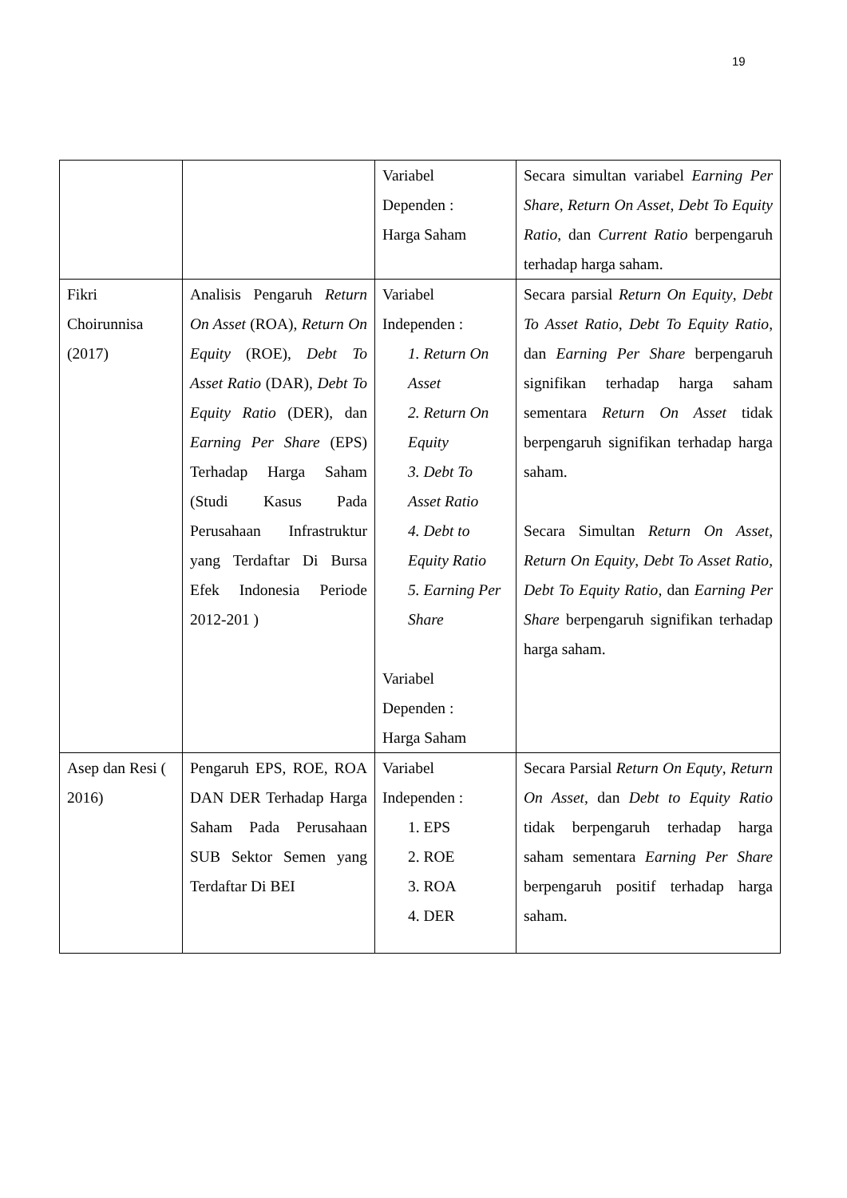19
| | | Variabel Dependen : Harga Saham | Secara simultan variabel Earning Per Share , Return On Asset , Debt To Equity Ratio , dan Current Ratio berpengaruh terhadap harga saham. |
| Fikri Choirunnisa (2017) | Analisis Pengaruh Return On Asset (ROA), Return On Equity (ROE), Debt To Asset Ratio (DAR), Debt To Equity Ratio (DER), dan Earning Per Share (EPS) Terhadap Harga Saham (Studi Kasus Pada Perusahaan Infrastruktur yang Terdaftar Di Bursa Efek Indonesia Periode 2012-201 ) | Variabel Independen : 1. Return On Asset 2. Return On Equity 3. Debt To Asset Ratio 4. Debt to Equity Ratio 5. Earning Per Share Variabel Dependen : Harga Saham | Secara parsial Return On Equity , Debt To Asset Ratio , Debt To Equity Ratio , dan Earning Per Share berpengaruh signifikan terhadap harga saham sementara Return On Asset tidak berpengaruh signifikan terhadap harga saham. Secara Simultan Return On Asset , Return On Equity , Debt To Asset Ratio , Debt To Equity Ratio , dan Earning Per Share berpengaruh signifikan terhadap harga saham. |
| Asep dan Resi ( 2016) | Pengaruh EPS, ROE, ROA DAN DER Terhadap Harga Saham Pada Perusahaan SUB Sektor Semen yang Terdaftar Di BEI | Variabel Independen : 1. EPS 2. ROE 3. ROA 4. DER | Secara Parsial Return On Equty , Return On Asset , dan Debt to Equity Ratio tidak berpengaruh terhadap harga saham sementara Earning Per Share berpengaruh positif terhadap harga saham. |